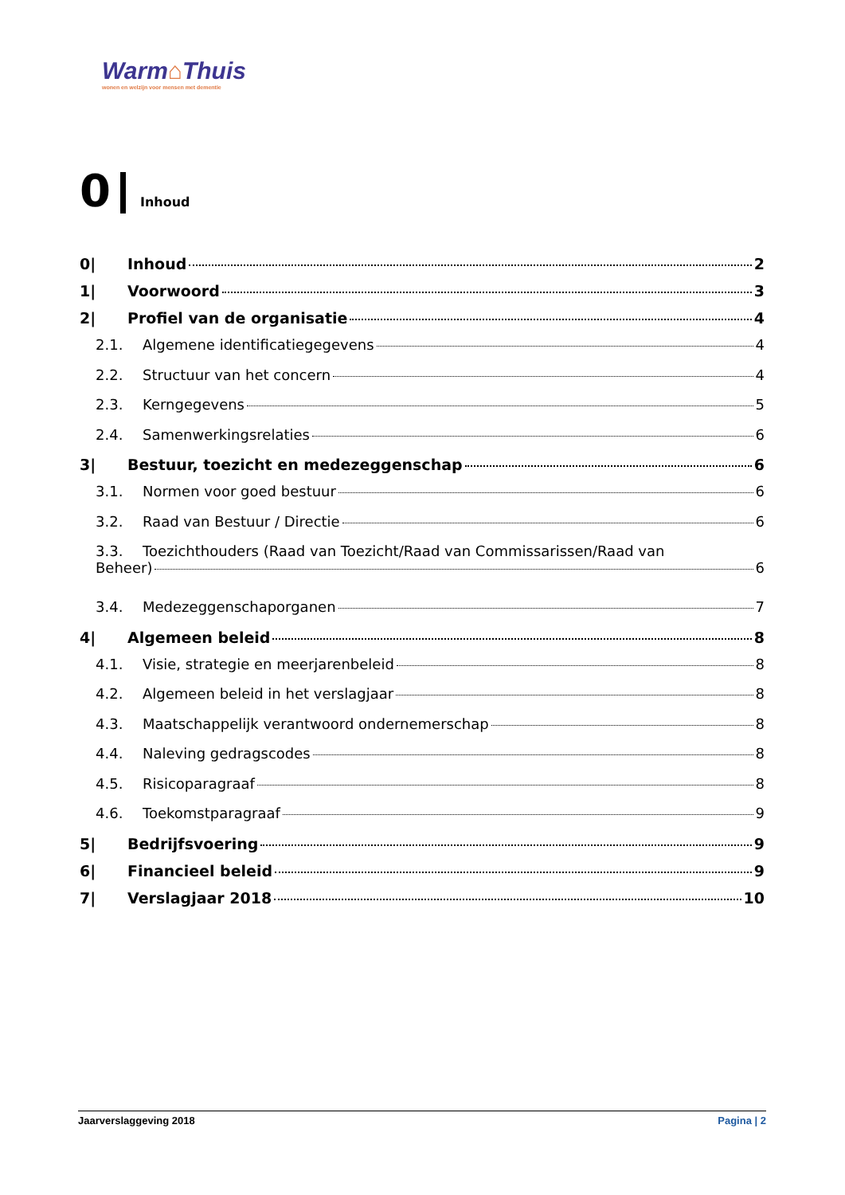Warm⌂Thuis
wonen en welzijn voor mensen met dementie
0 Inhoud
0| Inhoud 2
1| Voorwoord 3
2| Profiel van de organisatie 4
2.1. Algemene identificatiegegevens 4
2.2. Structuur van het concern 4
2.3. Kerngegevens 5
2.4. Samenwerkingsrelaties 6
3| Bestuur, toezicht en medezeggenschap 6
3.1. Normen voor goed bestuur 6
3.2. Raad van Bestuur / Directie 6
3.3. Toezichthouders (Raad van Toezicht/Raad van Commissarissen/Raad van
Beheer) 6
3.4. Medezeggenschaporganen 7
4| Algemeen beleid 8
4.1. Visie, strategie en meerjarenbeleid 8
4.2. Algemeen beleid in het verslagjaar 8
4.3. Maatschappelijk verantwoord ondernemerschap 8
4.4. Naleving gedragscodes 8
4.5. Risicoparagraaf 8
4.6. Toekomstparagraaf 9
5| Bedrijfsvoering 9
6| Financieel beleid 9
7| Verslagjaar 2018 10
Jaarverslaggeving 2018 Pagina | 2